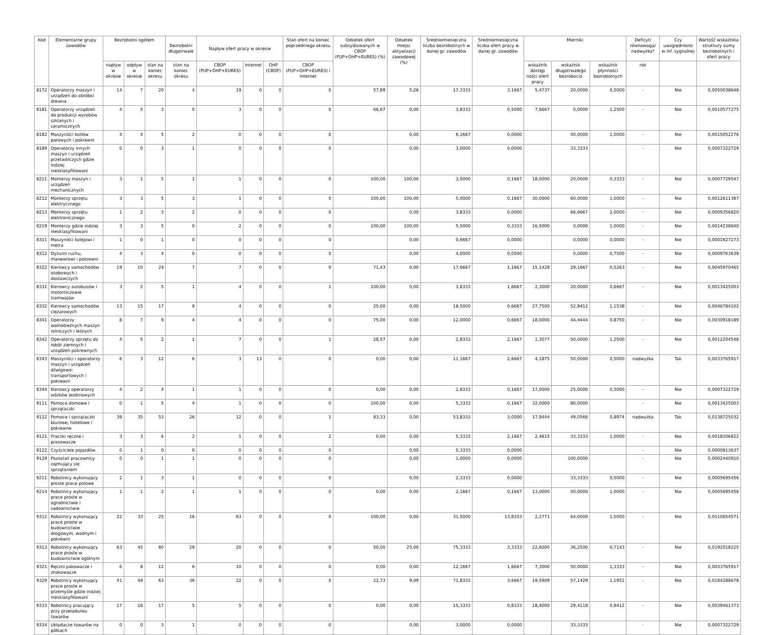| Kod | Elementarne grupy zawodów | Bezrobotni ogółem | | | Bezrobotni długotrwale | Napływ ofert pracy w okresie | | | Stan ofert na koniec poprzedniego okresu | Odsetek ofert subsydiowanych w CBOP (PUP+OHP+EURES) (%) | Odsetek miejsc aktywizacji zawodowej (%) | Średniomiesięczna liczba bezrobotnych w danej gr. zawodów | Średniomiesięczna liczba ofert pracy w danej gr. zawodów | Mierniki | | | Deficyt/ równowaga/ nadwyżka* | Czy uwzględniono w inf. sygnalnej | Wartość wskaźnika struktury sumy bezrobotnych i ofert pracy |
| --- | --- | --- | --- | --- | --- | --- | --- | --- | --- | --- | --- | --- | --- | --- | --- | --- | --- | --- | --- |
| | | napływ w okresie | odpływ w okresie | stan na koniec okresu | stan na koniec okresu | CBOP (PUP+OHP+EURES) | Internet | OHP (CBOP) | CBOP (PUP+OHP+EURES) i Internet | | | | | wskaźnik dostęp ności ofert pracy | wskaźnik długotrwałego bezrobocia | wskaźnik płynności bezrobotnych | rok | | |
| 8172 | Operatorzy maszyn i urządzeń do obróbki drewna | 14 | 7 | 20 | 4 | 19 | 0 | 0 | 0 | 57,89 | 5,26 | 17,3333 | 3,1667 | 5,4737 | 20,0000 | 0,5000 | - | Nie | 0,0050038648 |
| 8181 | Operatorzy urządzeń do produkcji wyrobów szklanych i ceramicznych | 4 | 5 | 3 | 0 | 3 | 0 | 0 | 0 | 66,67 | 0,00 | 3,8333 | 0,5000 | 7,6667 | 0,0000 | 1,2500 | - | Nie | 0,0010577275 |
| 8182 | Maszyniści kotłów parowych i pokrewni | 4 | 4 | 5 | 2 | 0 | 0 | 0 | 0 | | 0,00 | 6,1667 | 0,0000 | | 40,0000 | 1,0000 | - | Nie | 0,0015052276 |
| 8189 | Operatorzy innych maszyn i urządzeń przetwórczych gdzie indziej niesklasyfikowani | 0 | 0 | 3 | 1 | 0 | 0 | 0 | 0 | | 0,00 | 3,0000 | 0,0000 | | 33,3333 | | - | Nie | 0,0007322729 |
| 8211 | Monterzy maszyn i urządzeń mechanicznych | 3 | 1 | 5 | 1 | 1 | 0 | 0 | 0 | 100,00 | 100,00 | 3,0000 | 0,1667 | 18,0000 | 20,0000 | 0,3333 | - | Nie | 0,0007729547 |
| 8212 | Monterzy sprzętu elektrycznego | 3 | 3 | 5 | 3 | 1 | 0 | 0 | 0 | 100,00 | 100,00 | 5,0000 | 0,1667 | 30,0000 | 60,0000 | 1,0000 | - | Nie | 0,0012611367 |
| 8213 | Monterzy sprzętu elektronicznego | 1 | 2 | 3 | 2 | 0 | 0 | 0 | 0 | | 0,00 | 3,8333 | 0,0000 | | 66,6667 | 2,0000 | - | Nie | 0,0009356820 |
| 8219 | Monterzy gdzie indziej niesklasyfikowani | 3 | 3 | 5 | 0 | 2 | 0 | 0 | 0 | 100,00 | 100,00 | 5,5000 | 0,3333 | 16,5000 | 0,0000 | 1,0000 | - | Nie | 0,0014238640 |
| 8311 | Maszyniści kolejowi i metra | 1 | 0 | 1 | 0 | 0 | 0 | 0 | 0 | | 0,00 | 0,6667 | 0,0000 | | 0,0000 | 0,0000 | - | Nie | 0,0001627273 |
| 8312 | Dyżurni ruchu, manewrowi i pokrewni | 4 | 3 | 4 | 0 | 0 | 0 | 0 | 0 | | 0,00 | 4,0000 | 0,0000 | | 0,0000 | 0,7500 | - | Nie | 0,0009763639 |
| 8322 | Kierowcy samochodów osobowych i dostawczych | 19 | 10 | 24 | 7 | 7 | 0 | 0 | 0 | 71,43 | 0,00 | 17,6667 | 1,1667 | 15,1429 | 29,1667 | 0,5263 | - | Nie | 0,0045970465 |
| 8331 | Kierowcy autobusów i motorniczowie tramwajów | 3 | 2 | 5 | 1 | 4 | 0 | 0 | 1 | 100,00 | 0,00 | 3,8333 | 1,6667 | 2,3000 | 20,0000 | 0,6667 | - | Nie | 0,0013425003 |
| 8332 | Kierowcy samochodów ciężarowych | 13 | 15 | 17 | 9 | 4 | 0 | 0 | 0 | 25,00 | 0,00 | 18,5000 | 0,6667 | 27,7500 | 52,9412 | 1,1538 | - | Nie | 0,0046784102 |
| 8341 | Operatorzy wolnobieżnych maszyn rolniczych i leśnych | 8 | 7 | 9 | 4 | 4 | 0 | 0 | 0 | 75,00 | 0,00 | 12,0000 | 0,6667 | 18,0000 | 44,4444 | 0,8750 | - | Nie | 0,0030918189 |
| 8342 | Operatorzy sprzętu do robót ziemnych i urządzeń pokrewnych | 4 | 5 | 2 | 1 | 7 | 0 | 0 | 1 | 28,57 | 0,00 | 2,8333 | 2,1667 | 1,3077 | 50,0000 | 1,2500 | - | Nie | 0,0012204548 |
| 8343 | Maszyniści i operatorzy maszyn i urządzeń dźwigowo-transportowych i pokrewni | 6 | 3 | 12 | 6 | 3 | 13 | 0 | 0 | 0,00 | 0,00 | 11,1667 | 2,6667 | 4,1875 | 50,0000 | 0,5000 | nadwyżka | Tak | 0,0033765917 |
| 8344 | Kierowcy operatorzy wózków jezdniowych | 4 | 2 | 4 | 1 | 1 | 0 | 0 | 0 | 0,00 | 0,00 | 2,8333 | 0,1667 | 17,0000 | 25,0000 | 0,5000 | - | Nie | 0,0007322729 |
| 9111 | Pomoce domowe i sprzątaczki | 0 | 1 | 5 | 4 | 1 | 0 | 0 | 0 | 100,00 | 0,00 | 5,3333 | 0,1667 | 32,0000 | 80,0000 | | - | Nie | 0,0013425003 |
| 9112 | Pomoce i sprzątaczki biurowe, hotelowe i pokrewne | 39 | 35 | 53 | 26 | 12 | 0 | 0 | 1 | 83,33 | 0,00 | 53,8333 | 3,0000 | 17,9444 | 49,0566 | 0,8974 | nadwyżka | Tak | 0,0138725032 |
| 9121 | Praczki ręczne i prasowacze | 3 | 3 | 6 | 2 | 1 | 0 | 0 | 2 | 0,00 | 0,00 | 5,3333 | 2,1667 | 2,4615 | 33,3333 | 1,0000 | - | Nie | 0,0018306822 |
| 9122 | Czyściciele pojazdów | 0 | 1 | 0 | 0 | 0 | 0 | 0 | 0 | | 0,00 | 0,3333 | 0,0000 | | | | - | Nie | 0,0000813637 |
| 9129 | Pozostali pracownicy zajmujący się sprzątaniem | 0 | 0 | 1 | 1 | 0 | 0 | 0 | 0 | | 0,00 | 1,0000 | 0,0000 | | 100,0000 | | - | Nie | 0,0002440910 |
| 9211 | Robotnicy wykonujący proste prace polowe | 2 | 1 | 3 | 1 | 0 | 0 | 0 | 0 | | 0,00 | 2,3333 | 0,0000 | | 33,3333 | 0,5000 | - | Nie | 0,0005695456 |
| 9214 | Robotnicy wykonujący prace proste w ogrodnictwie i sadownictwie | 1 | 1 | 2 | 1 | 1 | 0 | 0 | 0 | 0,00 | 0,00 | 2,1667 | 0,1667 | 13,0000 | 50,0000 | 1,0000 | - | Nie | 0,0005695456 |
| 9312 | Robotnicy wykonujący prace proste w budownictwie drogowym, wodnym i pokrewni | 22 | 33 | 25 | 16 | 83 | 0 | 0 | 0 | 100,00 | 0,00 | 31,5000 | 13,8333 | 2,2771 | 64,0000 | 1,5000 | - | Nie | 0,0110654571 |
| 9313 | Robotnicy wykonujący prace proste w budownictwie ogólnym | 63 | 45 | 80 | 29 | 20 | 0 | 0 | 0 | 50,00 | 25,00 | 75,3333 | 3,3333 | 22,6000 | 36,2500 | 0,7143 | - | Nie | 0,0192018225 |
| 9321 | Ręczni pakowacze i znakowacze | 6 | 8 | 12 | 6 | 10 | 0 | 0 | 0 | 0,00 | 0,00 | 12,1667 | 1,6667 | 7,3000 | 50,0000 | 1,3333 | - | Nie | 0,0033765917 |
| 9329 | Robotnicy wykonujący prace proste w przemyśle gdzie indziej niesklasyfikowani | 41 | 49 | 63 | 36 | 22 | 0 | 0 | 0 | 22,73 | 9,09 | 71,8333 | 3,6667 | 19,5909 | 57,1429 | 1,1951 | - | Nie | 0,0184288678 |
| 9333 | Robotnicy pracujący przy przeładunku towarów | 17 | 16 | 17 | 5 | 5 | 0 | 0 | 0 | 0,00 | 0,00 | 15,3333 | 0,8333 | 18,4000 | 29,4118 | 0,9412 | - | Nie | 0,0039461373 |
| 9334 | Układacze towarów na półkach | 0 | 0 | 3 | 1 | 0 | 0 | 0 | 0 | | 0,00 | 3,0000 | 0,0000 | | 33,3333 | | - | Nie | 0,0007322729 |